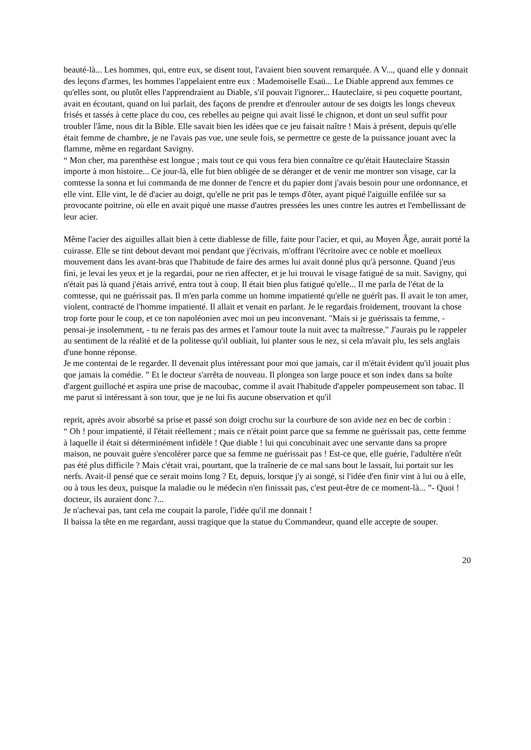beauté-là... Les hommes, qui, entre eux, se disent tout, l'avaient bien souvent remarquée. A V..., quand elle y donnait des leçons d'armes, les hommes l'appelaient entre eux : Mademoiselle Esaü... Le Diable apprend aux femmes ce qu'elles sont, ou plutôt elles l'apprendraient au Diable, s'il pouvait l'ignorer... Hauteclaire, si peu coquette pourtant, avait en écoutant, quand on lui parlait, des façons de prendre et d'enrouler autour de ses doigts les longs cheveux frisés et tassés à cette place du cou, ces rebelles au peigne qui avait lissé le chignon, et dont un seul suffit pour troubler l'âme, nous dit la Bible. Elle savait bien les idées que ce jeu faisait naître ! Mais à présent, depuis qu'elle était femme de chambre, je ne l'avais pas vue, une seule fois, se permettre ce geste de la puissance jouant avec la flamme, même en regardant Savigny.
“ Mon cher, ma parenthèse est longue ; mais tout ce qui vous fera bien connaître ce qu'était Hauteclaire Stassin importe à mon histoire... Ce jour-là, elle fut bien obligée de se déranger et de venir me montrer son visage, car la comtesse la sonna et lui commanda de me donner de l'encre et du papier dont j'avais besoin pour une ordonnance, et elle vint. Elle vint, le dé d'acier au doigt, qu'elle ne prit pas le temps d'ôter, ayant piqué l'aiguille enfilée sur sa provocante poitrine, où elle en avait piqué une masse d'autres pressées les unes contre les autres et l'embellissant de leur acier.
Même l'acier des aiguilles allait bien à cette diablesse de fille, faite pour l'acier, et qui, au Moyen Âge, aurait porté la cuirasse. Elle se tint debout devant moi pendant que j'écrivais, m'offrant l'écritoire avec ce noble et moelleux mouvement dans les avant-bras que l'habitude de faire des armes lui avait donné plus qu'à personne. Quand j'eus fini, je levai les yeux et je la regardai, pour ne rien affecter, et je lui trouvai le visage fatigué de sa nuit. Savigny, qui n'était pas là quand j'étais arrivé, entra tout à coup. Il était bien plus fatigué qu'elle... Il me parla de l'état de la comtesse, qui ne guérissait pas. Il m'en parla comme un homme impatienté qu'elle ne guérît pas. Il avait le ton amer, violent, contracté de l'homme impatienté. Il allait et venait en parlant. Je le regardais froidement, trouvant la chose trop forte pour le coup, et ce ton napoléonien avec moi un peu inconvenant. "Mais si je guérissais ta femme, - pensai-je insolemment, - tu ne ferais pas des armes et l'amour toute la nuit avec ta maîtresse." J'aurais pu le rappeler au sentiment de la réalité et de la politesse qu'il oubliait, lui planter sous le nez, si cela m'avait plu, les sels anglais d'une bonne réponse.
Je me contentai de le regarder. Il devenait plus intéressant pour moi que jamais, car il m'était évident qu'il jouait plus que jamais la comédie. ” Et le docteur s'arrêta de nouveau. Il plongea son large pouce et son index dans sa boîte d'argent guilloché et aspira une prise de macoubac, comme il avait l'habitude d'appeler pompeusement son tabac. Il me parut si intéressant à son tour, que je ne lui fis aucune observation et qu'il
reprit, après avoir absorbé sa prise et passé son doigt crochu sur la courbure de son avide nez en bec de corbin :
“ Oh ! pour impatienté, il l'était réellement ; mais ce n'était point parce que sa femme ne guérissait pas, cette femme à laquelle il était si déterminément infidèle ! Que diable ! lui qui concubinait avec une servante dans sa propre maison, ne pouvait guère s'encolérer parce que sa femme ne guérissait pas ! Est-ce que, elle guérie, l'adultère n'eût pas été plus difficile ? Mais c'était vrai, pourtant, que la traînerie de ce mal sans bout le lassait, lui portait sur les nerfs. Avait-il pensé que ce serait moins long ? Et, depuis, lorsque j'y ai songé, si l'idée d'en finir vint à lui ou à elle, ou à tous les deux, puisque la maladie ou le médecin n'en finissait pas, c'est peut-être de ce moment-là... ”- Quoi ! docteur, ils auraient donc ?...
Je n'achevai pas, tant cela me coupait la parole, l'idée qu'il me donnait !
Il baissa la tête en me regardant, aussi tragique que la statue du Commandeur, quand elle accepte de souper.
20